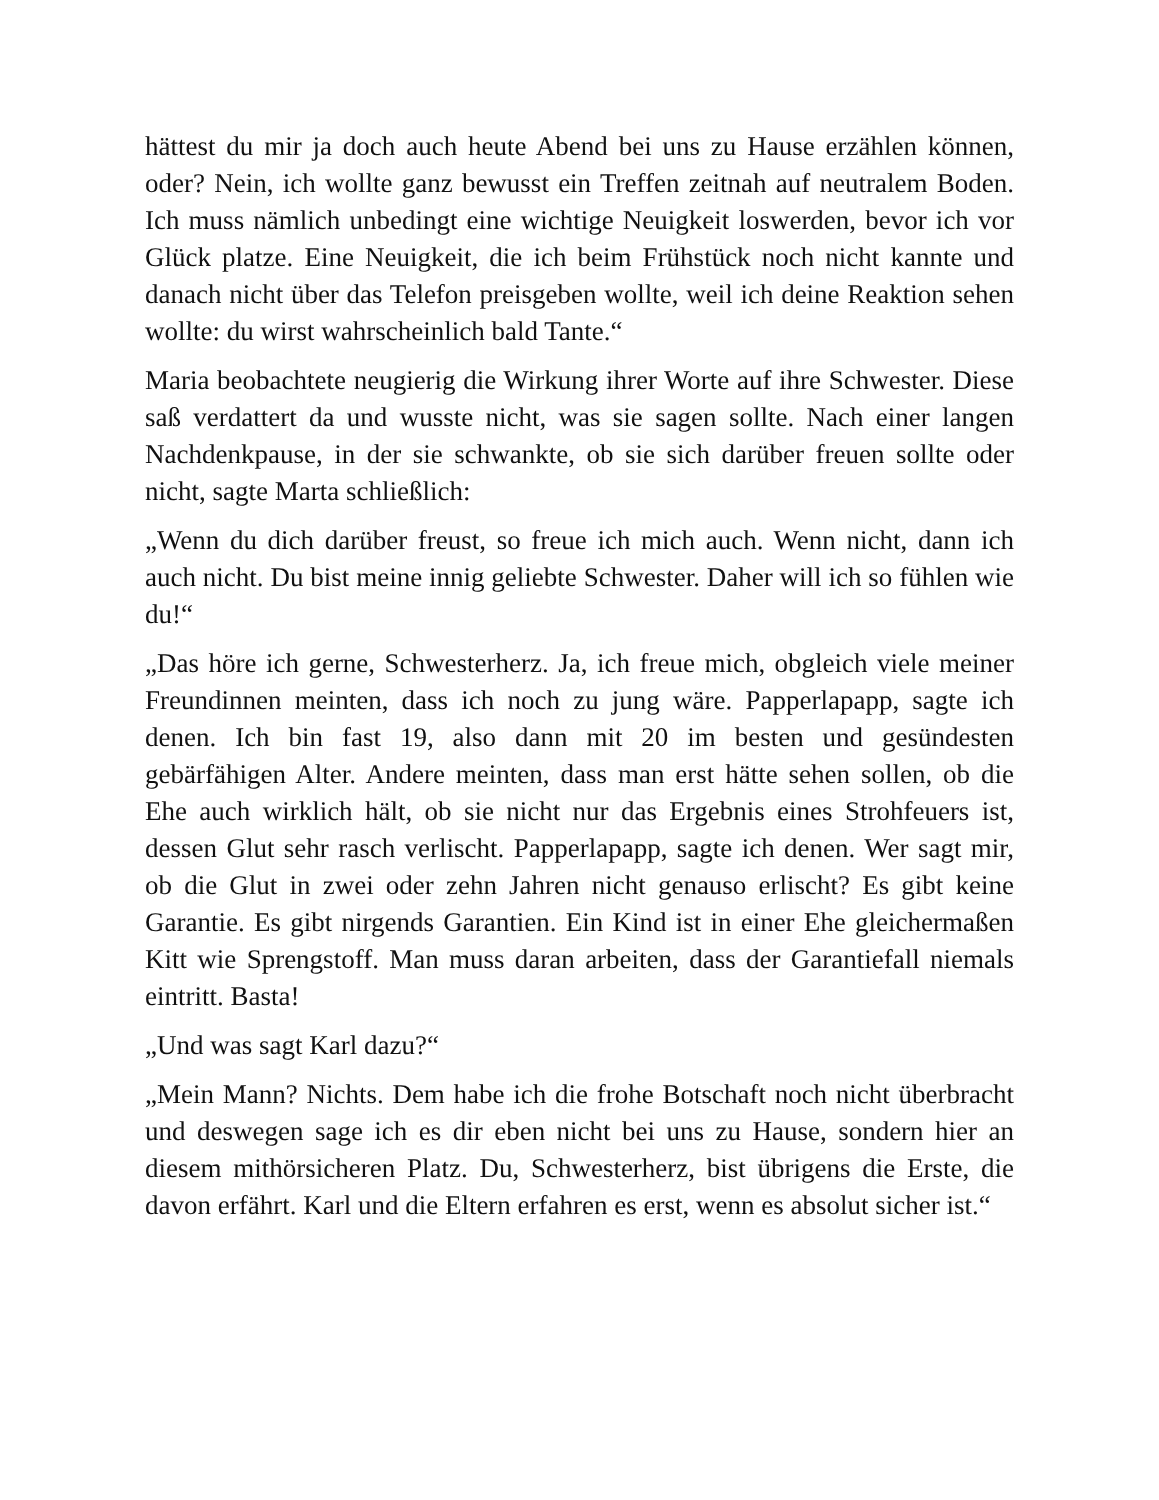hättest du mir ja doch auch heute Abend bei uns zu Hause erzählen können, oder? Nein, ich wollte ganz bewusst ein Treffen zeitnah auf neutralem Boden. Ich muss nämlich unbedingt eine wichtige Neuigkeit loswerden, bevor ich vor Glück platze. Eine Neuigkeit, die ich beim Frühstück noch nicht kannte und danach nicht über das Telefon preisgeben wollte, weil ich deine Reaktion sehen wollte: du wirst wahrscheinlich bald Tante.“
Maria beobachtete neugierig die Wirkung ihrer Worte auf ihre Schwester. Diese saß verdattert da und wusste nicht, was sie sagen sollte. Nach einer langen Nachdenkpause, in der sie schwankte, ob sie sich darüber freuen sollte oder nicht, sagte Marta schließlich:
„Wenn du dich darüber freust, so freue ich mich auch. Wenn nicht, dann ich auch nicht. Du bist meine innig geliebte Schwester. Daher will ich so fühlen wie du!“
„Das höre ich gerne, Schwesterherz. Ja, ich freue mich, obgleich viele meiner Freundinnen meinten, dass ich noch zu jung wäre. Papperlapapp, sagte ich denen. Ich bin fast 19, also dann mit 20 im besten und gesündesten gebärfähigen Alter. Andere meinten, dass man erst hätte sehen sollen, ob die Ehe auch wirklich hält, ob sie nicht nur das Ergebnis eines Strohfeuers ist, dessen Glut sehr rasch verlischt. Papperlapapp, sagte ich denen. Wer sagt mir, ob die Glut in zwei oder zehn Jahren nicht genauso erlischt? Es gibt keine Garantie. Es gibt nirgends Garantien. Ein Kind ist in einer Ehe gleichermaßen Kitt wie Sprengstoff. Man muss daran arbeiten, dass der Garantiefall niemals eintritt. Basta!
„Und was sagt Karl dazu?“
„Mein Mann? Nichts. Dem habe ich die frohe Botschaft noch nicht überbracht und deswegen sage ich es dir eben nicht bei uns zu Hause, sondern hier an diesem mithörsicheren Platz. Du, Schwesterherz, bist übrigens die Erste, die davon erfährt. Karl und die Eltern erfahren es erst, wenn es absolut sicher ist.“